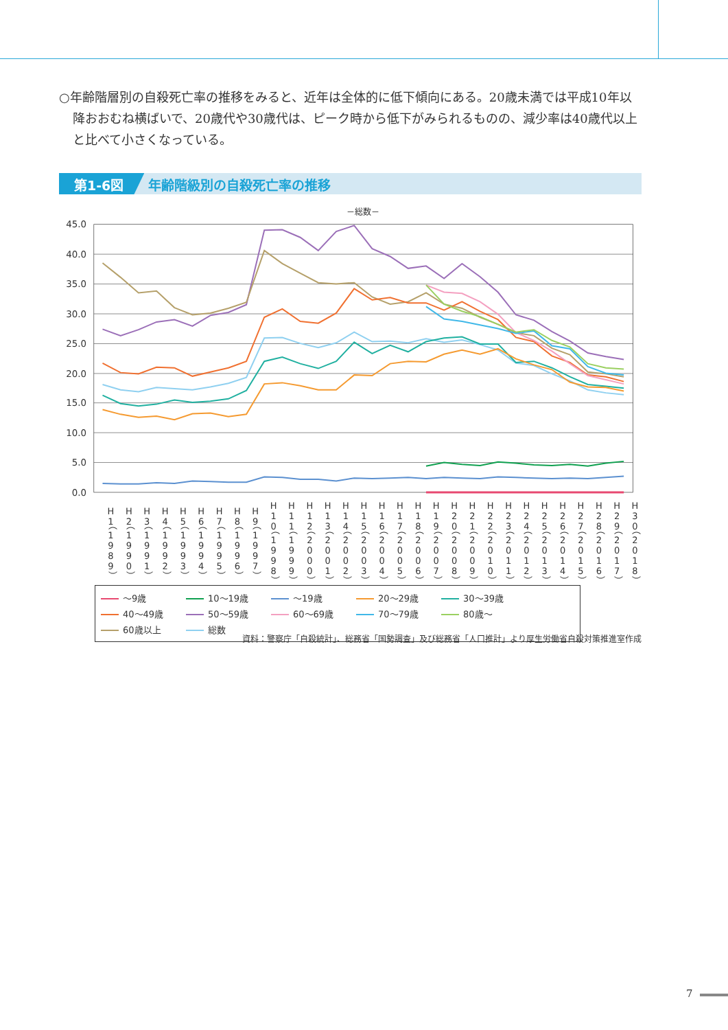○年齢階層別の自殺死亡率の推移をみると、近年は全体的に低下傾向にある。20歳未満では平成10年以降おおむね横ばいで、20歳代や30歳代は、ピーク時から低下がみられるものの、減少率は40歳代以上と比べて小さくなっている。
第1-6図 年齢階級別の自殺死亡率の推移
－総数－
45.0
40.0
35.0
30.0
25.0
20.0
15.0
10.0
5.0
0.0
H1（1989）
H2（1990）
H3（1991）
H4（1992）
H5（1993）
H6（1994）
H7（1995）
H8（1996）
H9（1997）
H10（1998）
H11（1999）
H12（2000）
H13（2001）
H14（2002）
H15（2003）
H16（2004）
H17（2005）
H18（2006）
H19（2007）
H20（2008）
H21（2009）
H22（2010）
H23（2011）
H24（2012）
H25（2013）
H26（2014）
H27（2015）
H28（2016）
H29（2017）
H30（2018）
～9歳 10～19歳 ～19歳 20～29歳 30～39歳 40～49歳 50～59歳 60～69歳 70～79歳 80歳～ 60歳以上 総数
資料：警察庁「自殺統計」、総務省「国勢調査」及び総務省「人口推計」より厚生労働省自殺対策推進室作成
7